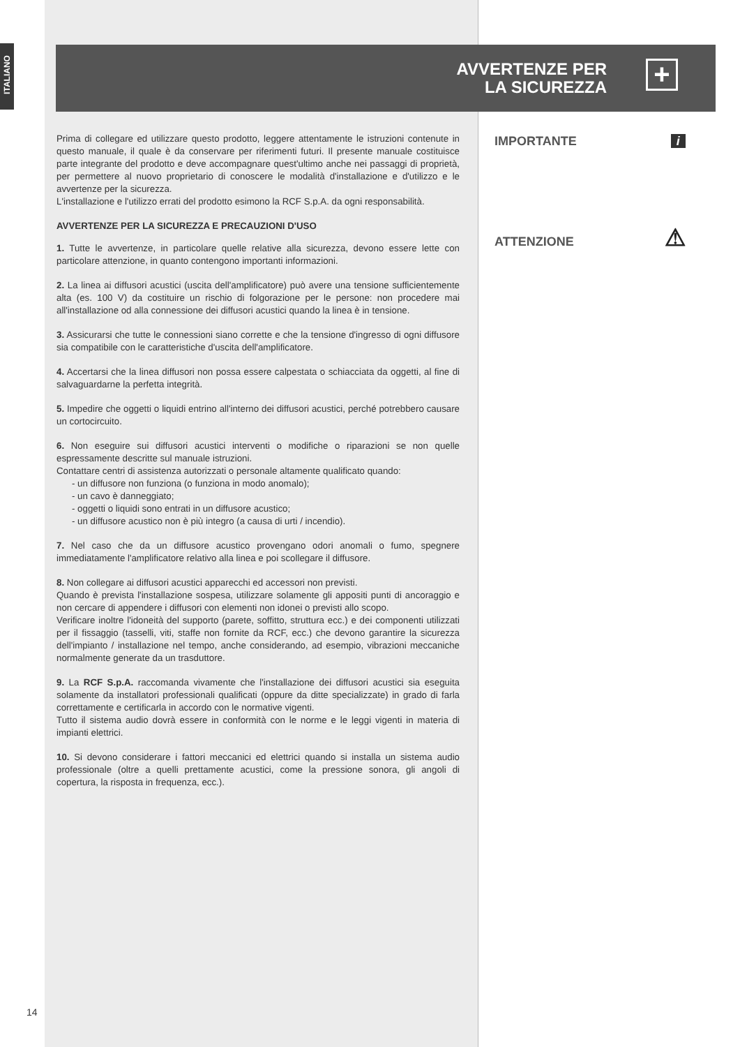ITALIANO
AVVERTENZE PER
LA SICUREZZA
+
IMPORTANTE i
ATTENZIONE ⚠
Prima di collegare ed utilizzare questo prodotto, leggere attentamente le istruzioni contenute in questo manuale, il quale è da conservare per riferimenti futuri. Il presente manuale costituisce parte integrante del prodotto e deve accompagnare quest'ultimo anche nei passaggi di proprietà, per permettere al nuovo proprietario di conoscere le modalità d'installazione e d'utilizzo e le avvertenze per la sicurezza.
L'installazione e l'utilizzo errati del prodotto esimono la RCF S.p.A. da ogni responsabilità.
AVVERTENZE PER LA SICUREZZA E PRECAUZIONI D'USO
1. Tutte le avvertenze, in particolare quelle relative alla sicurezza, devono essere lette con particolare attenzione, in quanto contengono importanti informazioni.
2. La linea ai diffusori acustici (uscita dell'amplificatore) può avere una tensione sufficientemente alta (es. 100 V) da costituire un rischio di folgorazione per le persone: non procedere mai all'installazione od alla connessione dei diffusori acustici quando la linea è in tensione.
3. Assicurarsi che tutte le connessioni siano corrette e che la tensione d'ingresso di ogni diffusore sia compatibile con le caratteristiche d'uscita dell'amplificatore.
4. Accertarsi che la linea diffusori non possa essere calpestata o schiacciata da oggetti, al fine di salvaguardarne la perfetta integrità.
5. Impedire che oggetti o liquidi entrino all'interno dei diffusori acustici, perché potrebbero causare un cortocircuito.
6. Non eseguire sui diffusori acustici interventi o modifiche o riparazioni se non quelle espressamente descritte sul manuale istruzioni.
Contattare centri di assistenza autorizzati o personale altamente qualificato quando:
- un diffusore non funziona (o funziona in modo anomalo);
- un cavo è danneggiato;
- oggetti o liquidi sono entrati in un diffusore acustico;
- un diffusore acustico non è più integro (a causa di urti / incendio).
7. Nel caso che da un diffusore acustico provengano odori anomali o fumo, spegnere immediatamente l'amplificatore relativo alla linea e poi scollegare il diffusore.
8. Non collegare ai diffusori acustici apparecchi ed accessori non previsti.
Quando è prevista l'installazione sospesa, utilizzare solamente gli appositi punti di ancoraggio e non cercare di appendere i diffusori con elementi non idonei o previsti allo scopo.
Verificare inoltre l'idoneità del supporto (parete, soffitto, struttura ecc.) e dei componenti utilizzati per il fissaggio (tasselli, viti, staffe non fornite da RCF, ecc.) che devono garantire la sicurezza dell'impianto / installazione nel tempo, anche considerando, ad esempio, vibrazioni meccaniche normalmente generate da un trasduttore.
9. La RCF S.p.A. raccomanda vivamente che l'installazione dei diffusori acustici sia eseguita solamente da installatori professionali qualificati (oppure da ditte specializzate) in grado di farla correttamente e certificarla in accordo con le normative vigenti.
Tutto il sistema audio dovrà essere in conformità con le norme e le leggi vigenti in materia di impianti elettrici.
10. Si devono considerare i fattori meccanici ed elettrici quando si installa un sistema audio professionale (oltre a quelli prettamente acustici, come la pressione sonora, gli angoli di copertura, la risposta in frequenza, ecc.).
14